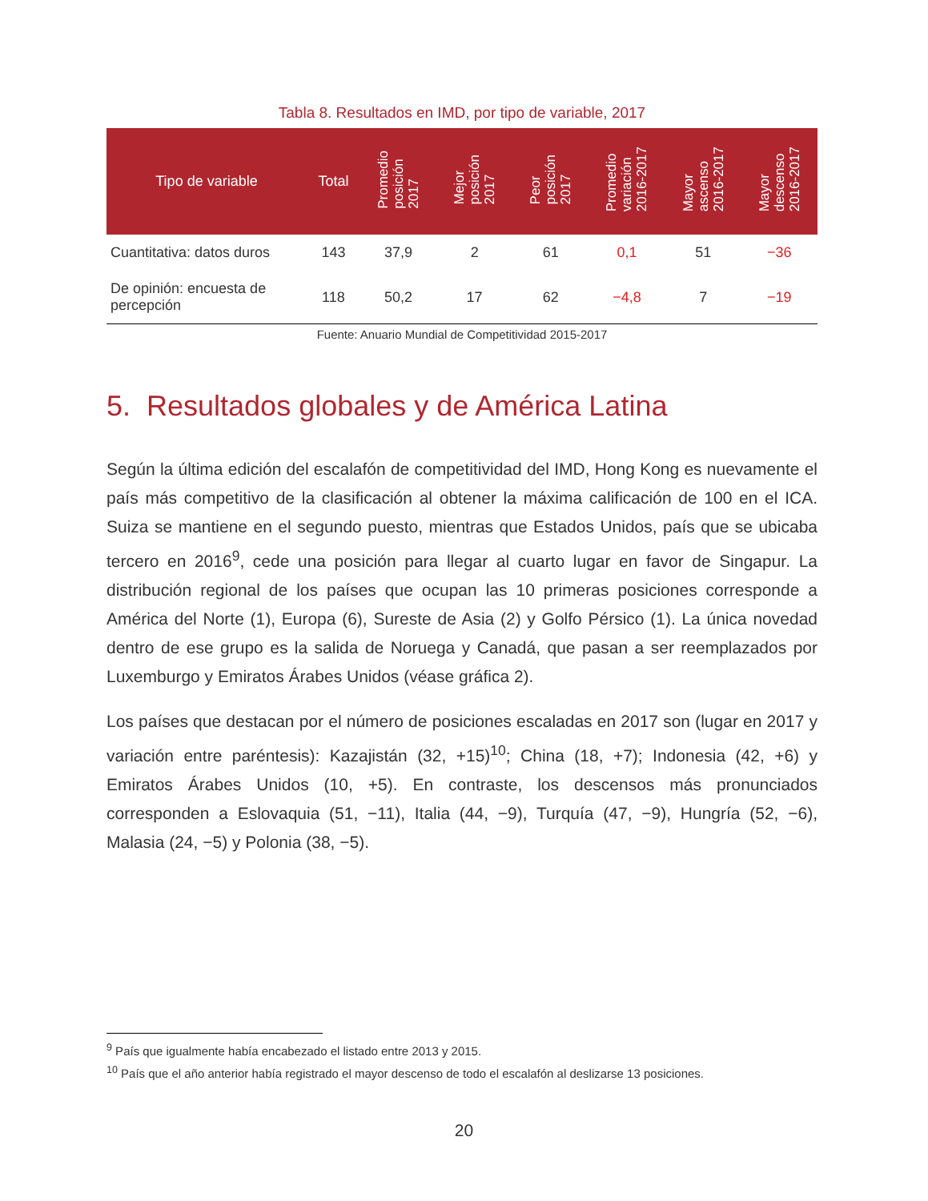Tabla 8. Resultados en IMD, por tipo de variable, 2017
| Tipo de variable | Total | Promedio posición 2017 | Mejor posición 2017 | Peor posición 2017 | Promedio variación 2016-2017 | Mayor ascenso 2016-2017 | Mayor descenso 2016-2017 |
| --- | --- | --- | --- | --- | --- | --- | --- |
| Cuantitativa: datos duros | 143 | 37,9 | 2 | 61 | 0,1 | 51 | −36 |
| De opinión: encuesta de percepción | 118 | 50,2 | 17 | 62 | −4,8 | 7 | −19 |
Fuente: Anuario Mundial de Competitividad 2015-2017
5. Resultados globales y de América Latina
Según la última edición del escalafón de competitividad del IMD, Hong Kong es nuevamente el país más competitivo de la clasificación al obtener la máxima calificación de 100 en el ICA. Suiza se mantiene en el segundo puesto, mientras que Estados Unidos, país que se ubicaba tercero en 2016<sup>9</sup>, cede una posición para llegar al cuarto lugar en favor de Singapur. La distribución regional de los países que ocupan las 10 primeras posiciones corresponde a América del Norte (1), Europa (6), Sureste de Asia (2) y Golfo Pérsico (1). La única novedad dentro de ese grupo es la salida de Noruega y Canadá, que pasan a ser reemplazados por Luxemburgo y Emiratos Árabes Unidos (véase gráfica 2).
Los países que destacan por el número de posiciones escaladas en 2017 son (lugar en 2017 y variación entre paréntesis): Kazajistán (32, +15)<sup>10</sup>; China (18, +7); Indonesia (42, +6) y Emiratos Árabes Unidos (10, +5). En contraste, los descensos más pronunciados corresponden a Eslovaquia (51, −11), Italia (44, −9), Turquía (47, −9), Hungría (52, −6), Malasia (24, −5) y Polonia (38, −5).
<sup>9</sup> País que igualmente había encabezado el listado entre 2013 y 2015.
<sup>10</sup> País que el año anterior había registrado el mayor descenso de todo el escalafón al deslizarse 13 posiciones.
20